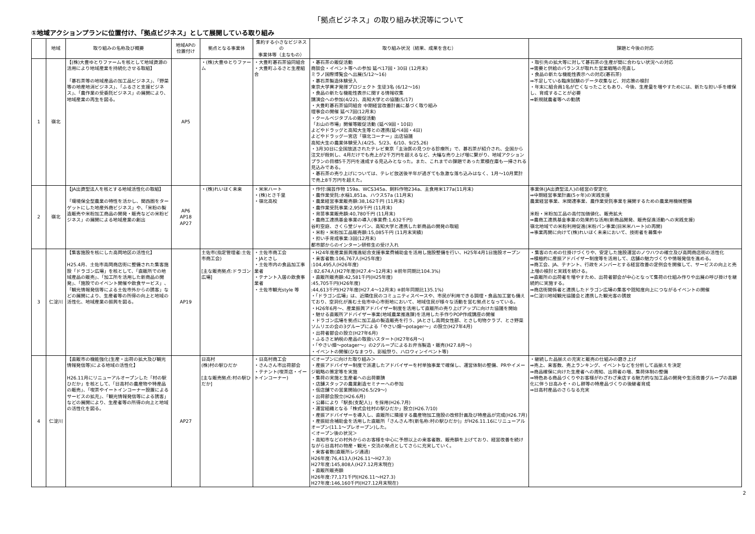「拠点ビジネス」の取り組み状況等について
①地域アクションプランに位置付け、「拠点ビジネス」として展開している取り組み
| | 地域 | 取り組みの名称及び概要 | 地域APの 位置付け | 拠点となる事業体 | 集約する小さなビジネスの 事業体等（主なもの） | 取り組み状況（結果、成果を含む） | 課題と今後の対応 |
| --- | --- | --- | --- | --- | --- | --- | --- |
| 1 | 嶺北 | 【(株)大豊ゆとりファームを核として地域資源の活用により地域産業を持続化させる取組】 「碁石茶等の地域産品の加工品ビジネス」、「野菜等の地産地消ビジネス」、「ふるさと支援ビジネス」、「農作業の受委託ビジネス」の展開により、地域産業の再生を図る。 | AP5 | ・(株)大豊ゆとりファーム | ・大豊町碁石茶協同組合 ・大豊町ふるさと生産組合 | ・碁石茶の販促活動 商談会・イベント等への参加 延べ17回・30日 (12月末) ミラノ国際博覧会へ出展(5/12～16) ・碁石茶製造体験受入 東京大学異才発揮プロジェクト 生徒3名 (6/12～16) ・食品の新たな機能性表示に関する情報収集 講演会への参加(4/22)、高知大学との協議(5/17) ・大豊町碁石茶協同組合 中期経営改善計画に基づく取り組み 理事会の開催 延べ7回(12月末) ・クールベジタブルの販促活動 「お山の市場」開催等販促活動 (延べ9回・10日) よどやドラッグと高知大生等との連携(延べ4回・4日) よどやドラッグ一宮店「嶺北コーナー」出店協議 高知大生の農業体験受入(4/25、5/23、6/10、9/25,26) ・3月30日に全国放送されたテレビ東京「主治医の見つかる診療所」で、碁石茶が紹介され、全国から注文が殺到し、4月だけでも売上が2千万円を超えるなど、大幅な売り上げ増に繋がり、地域アクションプランの目標5千万円を達成する見込みとなった。また、これまでの課題であった累積在庫も一掃される見込みである。 ・碁石茶の売り上げについては、テレビ放送後半年が過ぎても急激な落ち込みはなく、1月～10月累計で売上8千万円を超えた。 | ・取引先の拡大等に対して碁石茶の生産が間に合わない状況への対応 ⇒需要と供給のバランスが取れた営業戦略の見直し ・食品の新たな機能性表示への対応(碁石茶) ⇒不足している臨床試験のデータ収集など、対応策の検討 ・年末に組合員1名が亡くなったこともあり、今後、生産量を増やすためには、新たな担い手を確保し、育成することが必要 ⇒新規就農者等への勧誘 |
| 2 | 嶺北 | 【JA出資型法人を核とする地域活性化の取組】 「環境保全型農業の特性を活かし、関西圏をターゲットにした地産外商ビジネス」や、「米粉の製造販売や米粉加工商品の開発・販売などの米粉ビジネス」の展開による地域産業の創出 | AP6 AP18 AP27 | ・(株)れいほく未来 | ・米米ハート ・(株)とさ千里 ・嶺北高校 | ・作付:園芸作物 159a、WCS345a、飼料作物234a、主食用米177a(11月末) ・農作業受託:水稲1,851a、ハウス57a (11月末) ・農業経営事業販売額:38,162千円 (11月末) ・農作業受託事業:2,959千円 (11月末) ・育苗事業販売額:40,780千円 (11月末) ・農商工連携基金事業の導入(事業費:1,632千円) 谷町空庭、さくら堂ジャパン、高知大学と連携した新商品の開発の取組 ・米粉・米粉加工品販売額:15,085千円 (11月末実績) ・担い手育成事業:3回(12月末) 都市部からのインターン研修生の受け入れ | 事業体(JA出資型法人)の経営の安定化 ⇒中期経営事業計画(5ヶ年)の実践支援 農業経営事業、米関連事業、農作業受託事業を展開するための農業用機械整備 米粉・米粉加工品の高付加価値化、販売拡大 ⇒農商工連携基金事業の効果的な活用(新商品開発、販売促進活動への実践支援) 嶺北地域での米粉利用促進(米粉パン事業(旧米米ハート)の再開) ⇒事業再開に向けて(株)れいほく未来において、技術者を募集中 |
| 3 | 仁淀川 | 【集客施設を核にした高岡地区の活性化】 H25.4月、土佐市高岡商店街に整備された集客施設「ドラゴン広場」を核として、「直販所での地域産品の販売」、「加工所を活用した新商品の開発」、「施設でのイベント開催や飲食サービス」、「観光情報発信等による土佐市外からの誘客」などの展開により、生産者等の所得の向上と地域の活性化、地域産業の振興を図る。 | AP19 | 土佐市(指定管理者:土佐市商工会) [主な販売拠点:ドラゴン広場] | ・土佐市商工会 ・JAとさし ・土佐市内の食品加工事業者 ・テナント入居の飲食事業者 ・土佐市観光style 等 | ・H24年度産業振興推進総合支援事業費補助金を活用し施設整備を行い、H25年4月1日施設オープン ・来客者数:106,767人(H25年度) :104,495人(H26年度) : 82,674人(H27年度(H27.4～12月末) ※前年同期比104.3%) ・直販所販売額:42,581千円(H25年度) :45,705千円(H26年度) :44,613千円(H27年度(H27.4～12月末) ※前年同期比135.1%) ・「ドラゴン広場」は、近隣住民のコミュニティスペースや、市民が利用できる調理・食品加工室も備えており、空洞化が進む土佐市中心市街地において、地域住民が様々な活動を営む拠点となっている。 ・H26年6月～、産業振興アドバイザー制度を活用して直販所の売り上げアップに向けた協議を開始 ・魅せる直販所アドバイザー事業(地域農業推進課)を活用した手作りPOP作成講座の開催 ・ドラゴン広場を拠点に加工品の製造販売を行う、JAとさし高岡女性部、とさし旬物クラブ、とさ野菜ソムリエの会の3グループによる「やさい畑～potager～」の設立(H27年4月) ・出荷者部会の設立(H27年6月) ・ふるさと納税の産品の取扱いスタート(H27年6月～) ・「やさい畑～potager～」の2グループによるお弁当製造・販売(H27.8月～) ・イベントの開催(ひなまつり、影絵祭り、ハロウィンイベント等) | ・集客のための仕掛けづくりや、安定した施設運営のノウハウの確立及び高岡商店街の活性化 ⇒積極的に産振アドバイザー制度等を活用して、店舗の魅力づくりや情報発信を進める。 ⇒商工会、JA、テナント、行政をメンバーとする経営改善の定例会を開催して、サービスの向上と売上増の検討と実践を続ける。 ⇒直販所の出荷者を増やすため、出荷者部会が中心となって集荷の仕組み作りや出展の呼び掛けを継続的に実施する。 ⇒商店街関係者と連携したドラゴン広場の集客や認知度向上につながるイベントの開催 ⇒仁淀川地域観光協議会と連携した観光客の誘致 |
| 4 | 仁淀川 | 【直販市の機能強化(生産・出荷の拡大及び観光情報発信等)による地域の活性化】 H26.11月にリニューアルオープンした「村の駅ひだか」を核として、「日高村の農産物や特産品の販売」、「喫茶やイートインコーナー設置によるサービスの拡充」、「観光情報発信等による誘客」などの展開により、生産者等の所得の向上と地域の活性化を図る。 | AP27 | 日高村 (株)村の駅ひだか [主な販売拠点:村の駅ひだか] | ・日高村商工会 ・さんさん市出荷部会 ・テナント(喫茶店・イートインコーナー) | ＜オープンに向けた取り組み＞ ・産振アドバイザー制度で派遣したアドバイザーを村単独事業で確保し、運営体制の整備、PRやイメージ戦略の策定等を実施 ・集荷の実施と生産者への出荷要請 ・店舗スタッフの農業創造セミナーへの参加 ・仮店舗での営業開始(H26.5/29～) ・出荷部会設立(H26.6月) ・公募により「駅長(支配人)」を採用(H26.7月) ・運営組織となる「株式会社村の駅ひだか」設立(H26.7/10) ・産振アドバイザーを導入し、直販所に隣接する農産物加工施設の改修計画及び特産品が完成(H26.7月) ・産振総合補助金を活用した直販所「さんさん市(新名称:村の駅ひだか)」がH26.11.16にリニューアルオープン(11.1～プレオープン)した。 ＜オープン後の状況＞ ・高知市などの村外からのお客様を中心に予想以上の来客者数、販売額を上げており、経営改善を続けながら日高村の物産・観光・交流の拠点としてさらに充実していく。 ・来客者数(直販所レジ通過) H26年度:76,413人(H26.11～H27.3) H27年度:145,808人(H27.12月末現在) ・直販所販売額 H26年度:77,171千円(H26.11～H27.3) H27年度:146,160千円(H27.12月末現在) | ・継続した品揃えの充実と販売の仕組みの磨き上げ ⇒売上、来客数、売上ランキング、イベントなどを分析して品揃えを決定 ⇒商品確保に向けた生産者への周知、出荷者の増、集荷体制の整備 ⇒特色ある商品づくりやお客様がわざわざ来店する魅力的な加工品の開発や生活改善グループの高齢化に伴う日高みそ・のし餅等の特産品づくりの後継者育成 ⇒日高村産品のさらなる充実 |
2